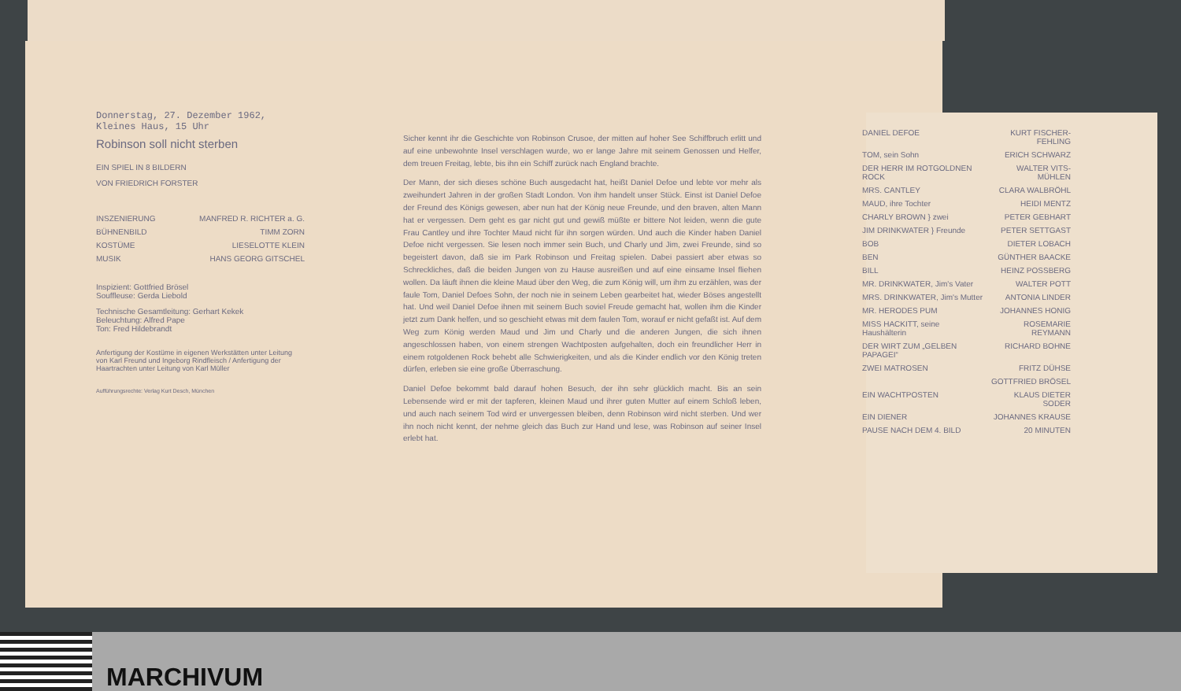Donnerstag, 27. Dezember 1962, Kleines Haus, 15 Uhr
Robinson soll nicht sterben
EIN SPIEL IN 8 BILDERN
VON FRIEDRICH FORSTER
| INSZENIERUNG | MANFRED R. RICHTER a. G. |
| BÜHNENBILD | TIMM ZORN |
| KOSTÜME | LIESELOTTE KLEIN |
| MUSIK | HANS GEORG GITSCHEL |
Inspizient: Gottfried Brösel
Souffleuse: Gerda Liebold
Technische Gesamtleitung: Gerhart Kekek
Beleuchtung: Alfred Pape
Ton: Fred Hildebrandt
Anfertigung der Kostüme in eigenen Werkstätten unter Leitung von Karl Freund und Ingeborg Rindfleisch / Anfertigung der Haartrachten unter Leitung von Karl Müller
Aufführungsrechte: Verlag Kurt Desch, München
Sicher kennt ihr die Geschichte von Robinson Crusoe, der mitten auf hoher See Schiffbruch erlitt und auf eine unbewohnte Insel verschlagen wurde, wo er lange Jahre mit seinem Genossen und Helfer, dem treuen Freitag, lebte, bis ihn ein Schiff zurück nach England brachte.
Der Mann, der sich dieses schöne Buch ausgedacht hat, heißt Daniel Defoe und lebte vor mehr als zweihundert Jahren in der großen Stadt London. Von ihm handelt unser Stück. Einst ist Daniel Defoe der Freund des Königs gewesen, aber nun hat der König neue Freunde, und den braven, alten Mann hat er vergessen. Dem geht es gar nicht gut und gewiß müßte er bittere Not leiden, wenn die gute Frau Cantley und ihre Tochter Maud nicht für ihn sorgen würden. Und auch die Kinder haben Daniel Defoe nicht vergessen. Sie lesen noch immer sein Buch, und Charly und Jim, zwei Freunde, sind so begeistert davon, daß sie im Park Robinson und Freitag spielen. Dabei passiert aber etwas so Schreckliches, daß die beiden Jungen von zu Hause ausreißen und auf eine einsame Insel fliehen wollen. Da läuft ihnen die kleine Maud über den Weg, die zum König will, um ihm zu erzählen, was der faule Tom, Daniel Defoes Sohn, der noch nie in seinem Leben gearbeitet hat, wieder Böses angestellt hat. Und weil Daniel Defoe ihnen mit seinem Buch soviel Freude gemacht hat, wollen ihm die Kinder jetzt zum Dank helfen, und so geschieht etwas mit dem faulen Tom, worauf er nicht gefaßt ist. Auf dem Weg zum König werden Maud und Jim und Charly und die anderen Jungen, die sich ihnen angeschlossen haben, von einem strengen Wachtposten aufgehalten, doch ein freundlicher Herr in einem rotgoldenen Rock behebt alle Schwierigkeiten, und als die Kinder endlich vor den König treten dürfen, erleben sie eine große Überraschung.
Daniel Defoe bekommt bald darauf hohen Besuch, der ihn sehr glücklich macht. Bis an sein Lebensende wird er mit der tapferen, kleinen Maud und ihrer guten Mutter auf einem Schloß leben, und auch nach seinem Tod wird er unvergessen bleiben, denn Robinson wird nicht sterben. Und wer ihn noch nicht kennt, der nehme gleich das Buch zur Hand und lese, was Robinson auf seiner Insel erlebt hat.
| DANIEL DEFOE | KURT FISCHER-FEHLING |
| TOM, sein Sohn | ERICH SCHWARZ |
| DER HERR IM ROTGOLDNEN ROCK | WALTER VITS-MÜHLEN |
| MRS. CANTLEY | CLARA WALBRÖHL |
| MAUD, ihre Tochter | HEIDI MENTZ |
| CHARLY BROWN } zwei | PETER GEBHART |
| JIM DRINKWATER } Freunde | PETER SETTGAST |
| BOB | DIETER LOBACH |
| BEN | GÜNTHER BAACKE |
| BILL | HEINZ POSSBERG |
| MR. DRINKWATER, Jim's Vater | WALTER POTT |
| MRS. DRINKWATER, Jim's Mutter | ANTONIA LINDER |
| MR. HERODES PUM | JOHANNES HONIG |
| MISS HACKITT, seine Haushälterin | ROSEMARIE REYMANN |
| DER WIRT ZUM „GELBEN PAPAGEI“ | RICHARD BOHNE |
| ZWEI MATROSEN | FRITZ DÜHSE |
| | GOTTFRIED BRÖSEL |
| EIN WACHTPOSTEN | KLAUS DIETER SODER |
| EIN DIENER | JOHANNES KRAUSE |
| PAUSE NACH DEM 4. BILD | 20 MINUTEN |
MARCHIVUM